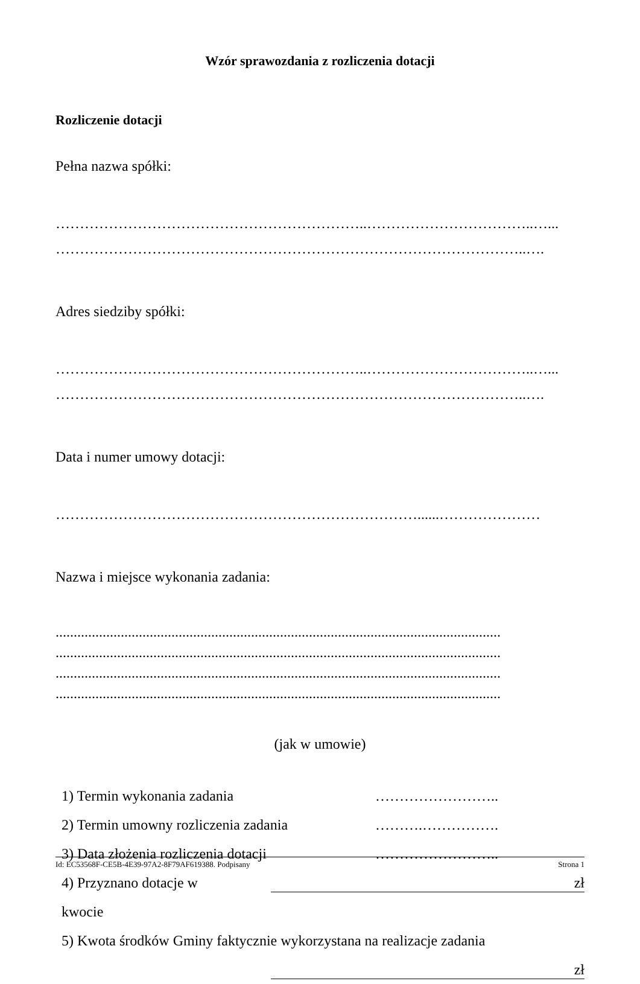Wzór sprawozdania z rozliczenia dotacji
Rozliczenie dotacji
Pełna nazwa spółki:
………………………………………………………..……………………………..…...
……………………………………………………………………………………..….
Adres siedziby spółki:
………………………………………………………..……………………………..…...
……………………………………………………………………………………..….
Data i numer umowy dotacji:
…………………………………………………………………......…………………
Nazwa i miejsce wykonania zadania:
...........................................................................................................................
...........................................................................................................................
...........................................................................................................................
...........................................................................................................................
(jak w umowie)
1) Termin wykonania zadania ……………………..
2) Termin umowny rozliczenia zadania ……….…………….
3) Data złożenia rozliczenia dotacji ……………………..
4) Przyznano dotacje w kwocie zł
5) Kwota środków Gminy faktycznie wykorzystana na realizacje zadania
zł
Id: EC53568F-CE5B-4E39-97A2-8F79AF619388. Podpisany Strona 1